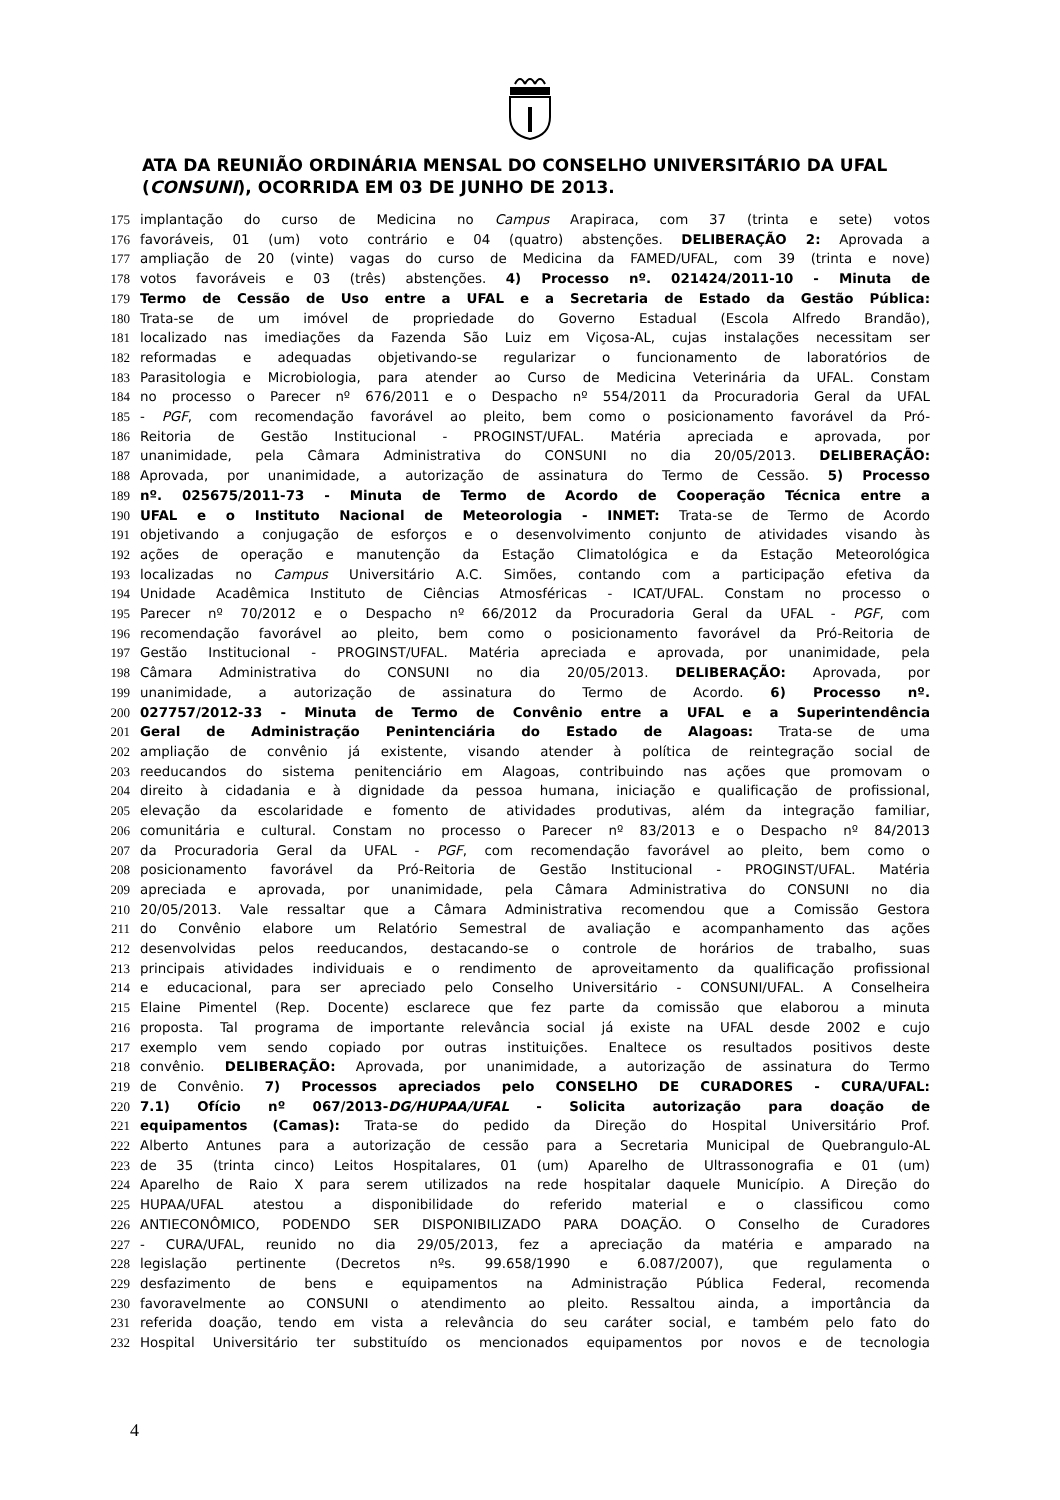ATA DA REUNIÃO ORDINÁRIA MENSAL DO CONSELHO UNIVERSITÁRIO DA UFAL (CONSUNI), OCORRIDA EM 03 DE JUNHO DE 2013.
175 implantação do curso de Medicina no Campus Arapiraca, com 37 (trinta e sete) votos
176 favoráveis, 01 (um) voto contrário e 04 (quatro) abstenções. DELIBERAÇÃO 2: Aprovada a
177 ampliação de 20 (vinte) vagas do curso de Medicina da FAMED/UFAL, com 39 (trinta e nove)
178 votos favoráveis e 03 (três) abstenções. 4) Processo nº. 021424/2011-10 - Minuta de
179 Termo de Cessão de Uso entre a UFAL e a Secretaria de Estado da Gestão Pública:
180 Trata-se de um imóvel de propriedade do Governo Estadual (Escola Alfredo Brandão),
181 localizado nas imediações da Fazenda São Luiz em Viçosa-AL, cujas instalações necessitam ser
182 reformadas e adequadas objetivando-se regularizar o funcionamento de laboratórios de
183 Parasitologia e Microbiologia, para atender ao Curso de Medicina Veterinária da UFAL. Constam
184 no processo o Parecer nº 676/2011 e o Despacho nº 554/2011 da Procuradoria Geral da UFAL
185 - PGF, com recomendação favorável ao pleito, bem como o posicionamento favorável da Pró-
186 Reitoria de Gestão Institucional - PROGINST/UFAL. Matéria apreciada e aprovada, por
187 unanimidade, pela Câmara Administrativa do CONSUNI no dia 20/05/2013. DELIBERAÇÃO:
188 Aprovada, por unanimidade, a autorização de assinatura do Termo de Cessão. 5) Processo
189 nº. 025675/2011-73 - Minuta de Termo de Acordo de Cooperação Técnica entre a
190 UFAL e o Instituto Nacional de Meteorologia - INMET: Trata-se de Termo de Acordo
191 objetivando a conjugação de esforços e o desenvolvimento conjunto de atividades visando às
192 ações de operação e manutenção da Estação Climatológica e da Estação Meteorológica
193 localizadas no Campus Universitário A.C. Simões, contando com a participação efetiva da
194 Unidade Acadêmica Instituto de Ciências Atmosféricas - ICAT/UFAL. Constam no processo o
195 Parecer nº 70/2012 e o Despacho nº 66/2012 da Procuradoria Geral da UFAL - PGF, com
196 recomendação favorável ao pleito, bem como o posicionamento favorável da Pró-Reitoria de
197 Gestão Institucional - PROGINST/UFAL. Matéria apreciada e aprovada, por unanimidade, pela
198 Câmara Administrativa do CONSUNI no dia 20/05/2013. DELIBERAÇÃO: Aprovada, por
199 unanimidade, a autorização de assinatura do Termo de Acordo. 6) Processo nº.
200 027757/2012-33 - Minuta de Termo de Convênio entre a UFAL e a Superintendência
201 Geral de Administração Penintenciária do Estado de Alagoas: Trata-se de uma
202 ampliação de convênio já existente, visando atender à política de reintegração social de
203 reeducandos do sistema penitenciário em Alagoas, contribuindo nas ações que promovam o
204 direito à cidadania e à dignidade da pessoa humana, iniciação e qualificação de profissional,
205 elevação da escolaridade e fomento de atividades produtivas, além da integração familiar,
206 comunitária e cultural. Constam no processo o Parecer nº 83/2013 e o Despacho nº 84/2013
207 da Procuradoria Geral da UFAL - PGF, com recomendação favorável ao pleito, bem como o
208 posicionamento favorável da Pró-Reitoria de Gestão Institucional - PROGINST/UFAL. Matéria
209 apreciada e aprovada, por unanimidade, pela Câmara Administrativa do CONSUNI no dia
210 20/05/2013. Vale ressaltar que a Câmara Administrativa recomendou que a Comissão Gestora
211 do Convênio elabore um Relatório Semestral de avaliação e acompanhamento das ações
212 desenvolvidas pelos reeducandos, destacando-se o controle de horários de trabalho, suas
213 principais atividades individuais e o rendimento de aproveitamento da qualificação profissional
214 e educacional, para ser apreciado pelo Conselho Universitário - CONSUNI/UFAL. A Conselheira
215 Elaine Pimentel (Rep. Docente) esclarece que fez parte da comissão que elaborou a minuta
216 proposta. Tal programa de importante relevância social já existe na UFAL desde 2002 e cujo
217 exemplo vem sendo copiado por outras instituições. Enaltece os resultados positivos deste
218 convênio. DELIBERAÇÃO: Aprovada, por unanimidade, a autorização de assinatura do Termo
219 de Convênio. 7) Processos apreciados pelo CONSELHO DE CURADORES - CURA/UFAL:
220 7.1) Ofício nº 067/2013-DG/HUPAA/UFAL - Solicita autorização para doação de
221 equipamentos (Camas): Trata-se do pedido da Direção do Hospital Universitário Prof.
222 Alberto Antunes para a autorização de cessão para a Secretaria Municipal de Quebrangulo-AL
223 de 35 (trinta cinco) Leitos Hospitalares, 01 (um) Aparelho de Ultrassonografia e 01 (um)
224 Aparelho de Raio X para serem utilizados na rede hospitalar daquele Município. A Direção do
225 HUPAA/UFAL atestou a disponibilidade do referido material e o classificou como
226 ANTIECONÔMICO, PODENDO SER DISPONIBILIZADO PARA DOAÇÃO. O Conselho de Curadores
227 - CURA/UFAL, reunido no dia 29/05/2013, fez a apreciação da matéria e amparado na
228 legislação pertinente (Decretos nºs. 99.658/1990 e 6.087/2007), que regulamenta o
229 desfazimento de bens e equipamentos na Administração Pública Federal, recomenda
230 favoravelmente ao CONSUNI o atendimento ao pleito. Ressaltou ainda, a importância da
231 referida doação, tendo em vista a relevância do seu caráter social, e também pelo fato do
232 Hospital Universitário ter substituído os mencionados equipamentos por novos e de tecnologia
4